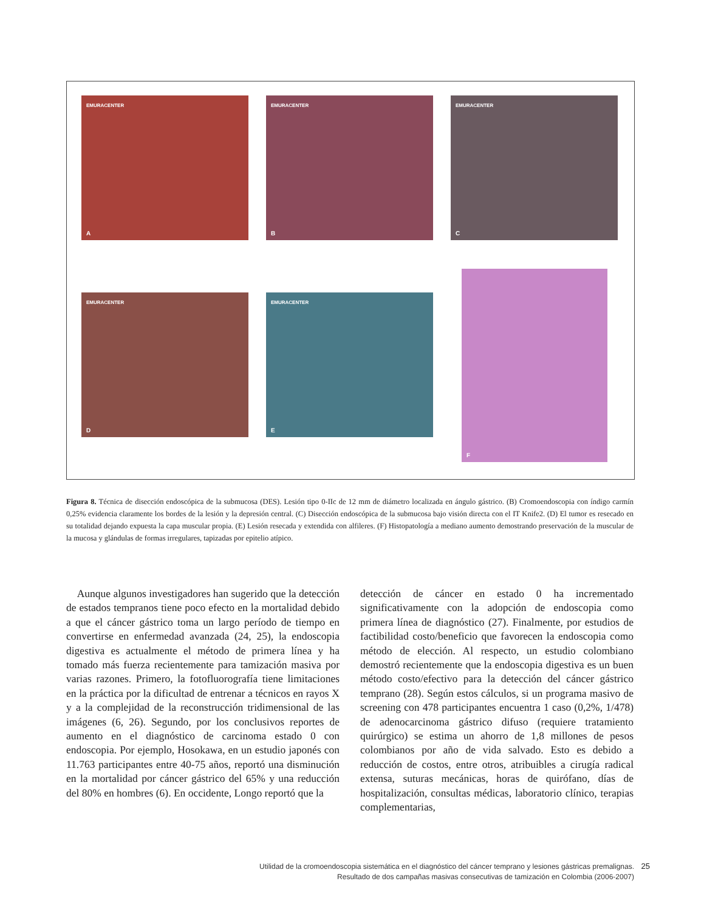EMURACENTER
A
EMURACENTER
B
EMURACENTER
C
EMURACENTER
D
EMURACENTER
E
F
Figura 8. Técnica de disección endoscópica de la submucosa (DES). Lesión tipo 0-IIc de 12 mm de diámetro localizada en ángulo gástrico. (B) Cromoendoscopia con índigo carmín 0,25% evidencia claramente los bordes de la lesión y la depresión central. (C) Disección endoscópica de la submucosa bajo visión directa con el IT Knife2. (D) El tumor es resecado en su totalidad dejando expuesta la capa muscular propia. (E) Lesión resecada y extendida con alfileres. (F) Histopatología a mediano aumento demostrando preservación de la muscular de la mucosa y glándulas de formas irregulares, tapizadas por epitelio atípico.
Aunque algunos investigadores han sugerido que la detección de estados tempranos tiene poco efecto en la mortalidad debido a que el cáncer gástrico toma un largo período de tiempo en convertirse en enfermedad avanzada (24, 25), la endoscopia digestiva es actualmente el método de primera línea y ha tomado más fuerza recientemente para tamización masiva por varias razones. Primero, la fotofluorografía tiene limitaciones en la práctica por la dificultad de entrenar a técnicos en rayos X y a la complejidad de la reconstrucción tridimensional de las imágenes (6, 26). Segundo, por los conclusivos reportes de aumento en el diagnóstico de carcinoma estado 0 con endoscopia. Por ejemplo, Hosokawa, en un estudio japonés con 11.763 participantes entre 40-75 años, reportó una disminución en la mortalidad por cáncer gástrico del 65% y una reducción del 80% en hombres (6). En occidente, Longo reportó que la
detección de cáncer en estado 0 ha incrementado significativamente con la adopción de endoscopia como primera línea de diagnóstico (27). Finalmente, por estudios de factibilidad costo/beneficio que favorecen la endoscopia como método de elección. Al respecto, un estudio colombiano demostró recientemente que la endoscopia digestiva es un buen método costo/efectivo para la detección del cáncer gástrico temprano (28). Según estos cálculos, si un programa masivo de screening con 478 participantes encuentra 1 caso (0,2%, 1/478) de adenocarcinoma gástrico difuso (requiere tratamiento quirúrgico) se estima un ahorro de 1,8 millones de pesos colombianos por año de vida salvado. Esto es debido a reducción de costos, entre otros, atribuibles a cirugía radical extensa, suturas mecánicas, horas de quirófano, días de hospitalización, consultas médicas, laboratorio clínico, terapias complementarias,
Utilidad de la cromoendoscopia sistemática en el diagnóstico del cáncer temprano y lesiones gástricas premalignas.
Resultado de dos campañas masivas consecutivas de tamización en Colombia (2006-2007)
25